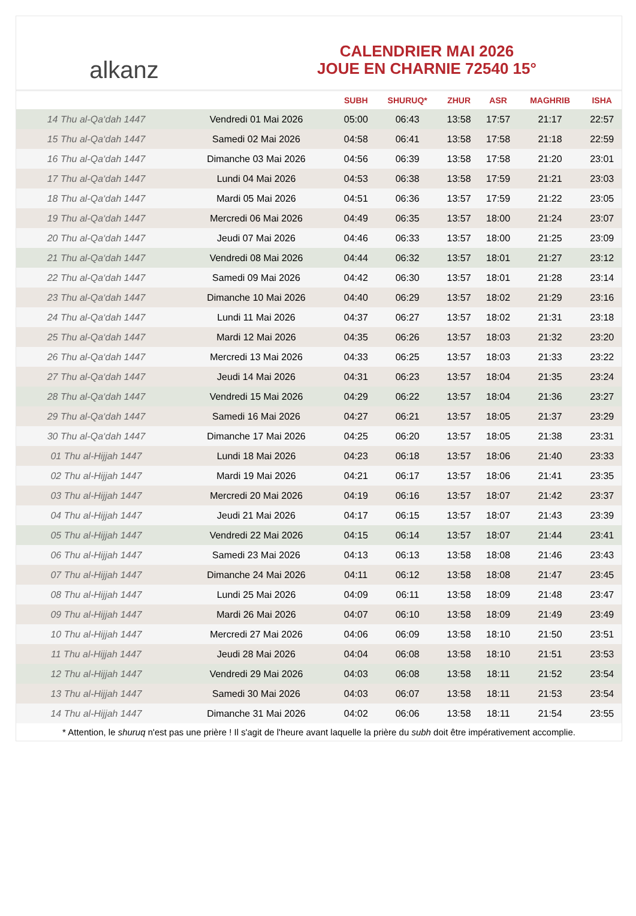alkanz
CALENDRIER MAI 2026
JOUE EN CHARNIE 72540 15°
| | | SUBH | SHURUQ* | ZHUR | ASR | MAGHRIB | ISHA |
| --- | --- | --- | --- | --- | --- | --- | --- |
| 14 Thu al-Qa‘dah 1447 | Vendredi 01 Mai 2026 | 05:00 | 06:43 | 13:58 | 17:57 | 21:17 | 22:57 |
| 15 Thu al-Qa‘dah 1447 | Samedi 02 Mai 2026 | 04:58 | 06:41 | 13:58 | 17:58 | 21:18 | 22:59 |
| 16 Thu al-Qa‘dah 1447 | Dimanche 03 Mai 2026 | 04:56 | 06:39 | 13:58 | 17:58 | 21:20 | 23:01 |
| 17 Thu al-Qa‘dah 1447 | Lundi 04 Mai 2026 | 04:53 | 06:38 | 13:58 | 17:59 | 21:21 | 23:03 |
| 18 Thu al-Qa‘dah 1447 | Mardi 05 Mai 2026 | 04:51 | 06:36 | 13:57 | 17:59 | 21:22 | 23:05 |
| 19 Thu al-Qa‘dah 1447 | Mercredi 06 Mai 2026 | 04:49 | 06:35 | 13:57 | 18:00 | 21:24 | 23:07 |
| 20 Thu al-Qa‘dah 1447 | Jeudi 07 Mai 2026 | 04:46 | 06:33 | 13:57 | 18:00 | 21:25 | 23:09 |
| 21 Thu al-Qa‘dah 1447 | Vendredi 08 Mai 2026 | 04:44 | 06:32 | 13:57 | 18:01 | 21:27 | 23:12 |
| 22 Thu al-Qa‘dah 1447 | Samedi 09 Mai 2026 | 04:42 | 06:30 | 13:57 | 18:01 | 21:28 | 23:14 |
| 23 Thu al-Qa‘dah 1447 | Dimanche 10 Mai 2026 | 04:40 | 06:29 | 13:57 | 18:02 | 21:29 | 23:16 |
| 24 Thu al-Qa‘dah 1447 | Lundi 11 Mai 2026 | 04:37 | 06:27 | 13:57 | 18:02 | 21:31 | 23:18 |
| 25 Thu al-Qa‘dah 1447 | Mardi 12 Mai 2026 | 04:35 | 06:26 | 13:57 | 18:03 | 21:32 | 23:20 |
| 26 Thu al-Qa‘dah 1447 | Mercredi 13 Mai 2026 | 04:33 | 06:25 | 13:57 | 18:03 | 21:33 | 23:22 |
| 27 Thu al-Qa‘dah 1447 | Jeudi 14 Mai 2026 | 04:31 | 06:23 | 13:57 | 18:04 | 21:35 | 23:24 |
| 28 Thu al-Qa‘dah 1447 | Vendredi 15 Mai 2026 | 04:29 | 06:22 | 13:57 | 18:04 | 21:36 | 23:27 |
| 29 Thu al-Qa‘dah 1447 | Samedi 16 Mai 2026 | 04:27 | 06:21 | 13:57 | 18:05 | 21:37 | 23:29 |
| 30 Thu al-Qa‘dah 1447 | Dimanche 17 Mai 2026 | 04:25 | 06:20 | 13:57 | 18:05 | 21:38 | 23:31 |
| 01 Thu al-Hijjah 1447 | Lundi 18 Mai 2026 | 04:23 | 06:18 | 13:57 | 18:06 | 21:40 | 23:33 |
| 02 Thu al-Hijjah 1447 | Mardi 19 Mai 2026 | 04:21 | 06:17 | 13:57 | 18:06 | 21:41 | 23:35 |
| 03 Thu al-Hijjah 1447 | Mercredi 20 Mai 2026 | 04:19 | 06:16 | 13:57 | 18:07 | 21:42 | 23:37 |
| 04 Thu al-Hijjah 1447 | Jeudi 21 Mai 2026 | 04:17 | 06:15 | 13:57 | 18:07 | 21:43 | 23:39 |
| 05 Thu al-Hijjah 1447 | Vendredi 22 Mai 2026 | 04:15 | 06:14 | 13:57 | 18:07 | 21:44 | 23:41 |
| 06 Thu al-Hijjah 1447 | Samedi 23 Mai 2026 | 04:13 | 06:13 | 13:58 | 18:08 | 21:46 | 23:43 |
| 07 Thu al-Hijjah 1447 | Dimanche 24 Mai 2026 | 04:11 | 06:12 | 13:58 | 18:08 | 21:47 | 23:45 |
| 08 Thu al-Hijjah 1447 | Lundi 25 Mai 2026 | 04:09 | 06:11 | 13:58 | 18:09 | 21:48 | 23:47 |
| 09 Thu al-Hijjah 1447 | Mardi 26 Mai 2026 | 04:07 | 06:10 | 13:58 | 18:09 | 21:49 | 23:49 |
| 10 Thu al-Hijjah 1447 | Mercredi 27 Mai 2026 | 04:06 | 06:09 | 13:58 | 18:10 | 21:50 | 23:51 |
| 11 Thu al-Hijjah 1447 | Jeudi 28 Mai 2026 | 04:04 | 06:08 | 13:58 | 18:10 | 21:51 | 23:53 |
| 12 Thu al-Hijjah 1447 | Vendredi 29 Mai 2026 | 04:03 | 06:08 | 13:58 | 18:11 | 21:52 | 23:54 |
| 13 Thu al-Hijjah 1447 | Samedi 30 Mai 2026 | 04:03 | 06:07 | 13:58 | 18:11 | 21:53 | 23:54 |
| 14 Thu al-Hijjah 1447 | Dimanche 31 Mai 2026 | 04:02 | 06:06 | 13:58 | 18:11 | 21:54 | 23:55 |
* Attention, le shuruq n'est pas une prière ! Il s'agit de l'heure avant laquelle la prière du subh doit être impérativement accomplie.